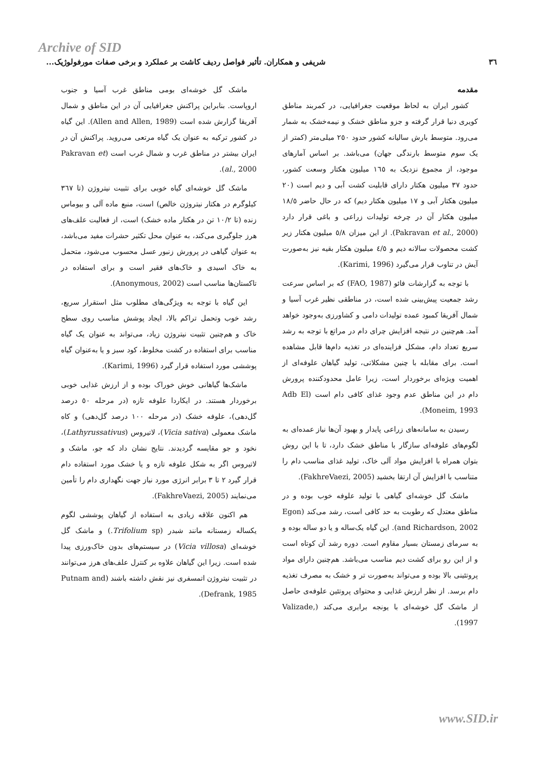Archive of SID
٣٦ شریفی و همکاران. تأثیر فواصل ردیف کاشت بر عملکرد و برخی صفات مورفولوژیک...
مقدمه
کشور ایران به لحاظ موقعیت جغرافیایی، در کمربند مناطق کویری دنیا قرار گرفته و جزو مناطق خشک و نیمه‌خشک به شمار می‌رود. متوسط بارش سالیانه کشور حدود ٢٥٠ میلی‌متر (کمتر از یک سوم متوسط بارندگی جهان) می‌باشد. بر اساس آمارهای موجود، از مجموع نزدیک به ١٦٥ میلیون هکتار وسعت کشور، حدود ٣٧ میلیون هکتار دارای قابلیت کشت آبی و دیم است (٢٠ میلیون هکتار آبی و ١٧ میلیون هکتار دیم) که در حال حاضر ١٨/٥ میلیون هکتار آن در چرخه تولیدات زراعی و باغی قرار دارد (Pakravan et al., 2000). از این میزان ٥/٨ میلیون هکتار زیر کشت محصولات سالانه دیم و ٤/٥ میلیون هکتار بقیه نیز به‌صورت آیش در تناوب قرار می‌گیرد (Karimi, 1996).
با توجه به گزارشات فائو (FAO, 1987) که بر اساس سرعت رشد جمعیت پیش‌بینی شده است، در مناطقی نظیر غرب آسیا و شمال آفریقا کمبود عمده تولیدات دامی و کشاورزی به‌وجود خواهد آمد. هم‌چنین در نتیجه افزایش چرای دام در مراتع با توجه به رشد سریع تعداد دام، مشکل فزاینده‌ای در تغذیه دام‌ها قابل مشاهده است. برای مقابله با چنین مشکلاتی، تولید گیاهان علوفه‌ای از اهمیت ویژه‌ای برخوردار است، زیرا عامل محدودکننده پرورش دام در این مناطق عدم وجود غذای کافی دام است (Adb El Moneim, 1993).
رسیدن به سامانه‌های زراعی پایدار و بهبود آن‌ها نیاز عمده‌ای به لگوم‌های علوفه‌ای سازگار با مناطق خشک دارد، تا با این روش بتوان همراه با افزایش مواد آلی خاک، تولید غذای مناسب دام را متناسب با افزایش آن ارتقا بخشید (FakhreVaezi, 2005).
ماشک گل خوشه‌ای گیاهی با تولید علوفه خوب بوده و در مناطق معتدل که رطوبت به حد کافی است، رشد می‌کند (Egon and Richardson, 2002). این گیاه یک‌ساله و یا دو ساله بوده و به سرمای زمستان بسیار مقاوم است. دوره رشد آن کوتاه است و از این رو برای کشت دیم مناسب می‌باشد. هم‌چنین دارای مواد پروتئینی بالا بوده و می‌تواند به‌صورت تر و خشک به مصرف تغذیه دام برسد. از نظر ارزش غذایی و محتوای پروتئین علوفه‌ی حاصل از ماشک گل خوشه‌ای با یونجه برابری می‌کند (Valizade, 1997).
ماشک گل خوشه‌ای بومی مناطق غرب آسیا و جنوب اروپاست. بنابراین پراکنش جغرافیایی آن در این مناطق و شمال آفریقا گزارش شده است (Allen and Allen, 1989). این گیاه در کشور ترکیه به عنوان یک گیاه مرتعی می‌روید. پراکنش آن در ایران بیشتر در مناطق غرب و شمال غرب است (Pakravan et al., 2000).
ماشک گل خوشه‌ای گیاه خوبی برای تثبیت نیتروژن (تا ٣٦٧ کیلوگرم در هکتار نیتروژن خالص) است، منبع ماده آلی و بیوماس زنده (تا ١٠/٢ تن در هکتار ماده خشک) است، از فعالیت علف‌های هرز جلوگیری می‌کند، به عنوان محل تکثیر حشرات مفید می‌باشد، به عنوان گیاهی در پرورش زنبور عسل محسوب می‌شود، متحمل به خاک اسیدی و خاک‌های فقیر است و برای استفاده در تاکستان‌ها مناسب است (Anonymous, 2002).
این گیاه با توجه به ویژگی‌های مطلوب مثل استقرار سریع، رشد خوب وتحمل تراکم بالا، ایجاد پوشش مناسب روی سطح خاک و هم‌چنین تثبیت نیتروژن زیاد، می‌تواند به عنوان یک گیاه مناسب برای استفاده در کشت مخلوط، کود سبز و یا به‌عنوان گیاه پوششی مورد استفاده قرار گیرد (Karimi, 1996).
ماشک‌ها گیاهانی خوش خوراک بوده و از ارزش غذایی خوبی برخوردار هستند. در ایکاردا علوفه تازه (در مرحله ٥٠ درصد گل‌دهی)، علوفه خشک (در مرحله ١٠٠ درصد گل‌دهی) و کاه ماشک معمولی (Vicia sativa)، لاتیروس (Lathyrussativus)، نخود و جو مقایسه گردیدند. نتایج نشان داد که جو، ماشک و لاتیروس اگر به شکل علوفه تازه و یا خشک مورد استفاده دام قرار گیرد ٢ تا ٣ برابر انرژی مورد نیاز جهت نگهداری دام را تأمین می‌نمایند (FakhreVaezi, 2005).
هم اکنون علاقه زیادی به استفاده از گیاهان پوششی لگوم یکساله زمستانه مانند شبدر (Trifolium sp.) و ماشک گل خوشه‌ای (Vicia villosa) در سیستم‌های بدون خاک‌ورزی پیدا شده است. زیرا این گیاهان علاوه بر کنترل علف‌های هرز می‌توانند در تثبیت نیتروژن اتمسفری نیز نقش داشته باشند (Putnam and Defrank, 1985).
www.SID.ir